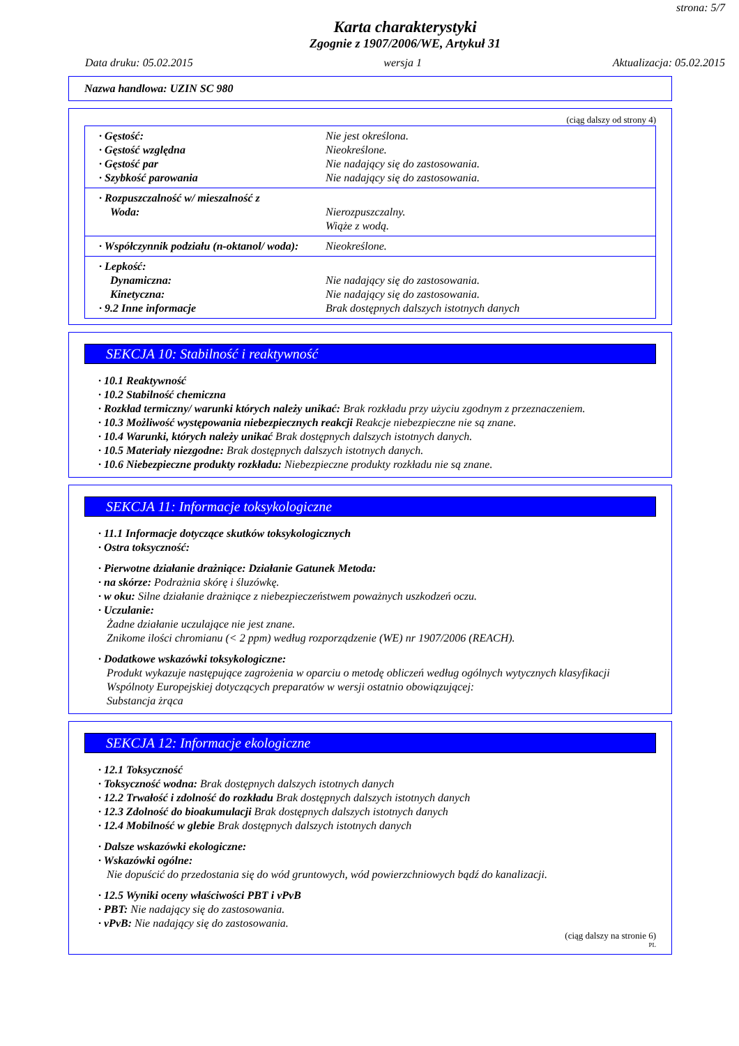strona: 5/7
Karta charakterystyki
Zgognie z 1907/2006/WE, Artykuł 31
Data druku: 05.02.2015 wersja 1 Aktualizacja: 05.02.2015
Nazwa handlowa: UZIN SC 980
(ciąg dalszy od strony 4)
· Gęstość: Nie jest określona.
· Gęstość względna Nieokreślone.
· Gęstość par Nie nadający się do zastosowania.
· Szybkość parowania Nie nadający się do zastosowania.
· Rozpuszczalność w/ mieszalność z
Woda: Nierozpuszczalny.
Wiąże z wodą.
· Współczynnik podziału (n-oktanol/ woda): Nieokreślone.
· Lepkość:
Dynamiczna: Nie nadający się do zastosowania.
Kinetyczna: Nie nadający się do zastosowania.
· 9.2 Inne informacje Brak dostępnych dalszych istotnych danych
SEKCJA 10: Stabilność i reaktywność
· 10.1 Reaktywność
· 10.2 Stabilność chemiczna
· Rozkład termiczny/ warunki których należy unikać: Brak rozkładu przy użyciu zgodnym z przeznaczeniem.
· 10.3 Możliwość występowania niebezpiecznych reakcji Reakcje niebezpieczne nie są znane.
· 10.4 Warunki, których należy unikać Brak dostępnych dalszych istotnych danych.
· 10.5 Materiały niezgodne: Brak dostępnych dalszych istotnych danych.
· 10.6 Niebezpieczne produkty rozkładu: Niebezpieczne produkty rozkładu nie są znane.
SEKCJA 11: Informacje toksykologiczne
· 11.1 Informacje dotyczące skutków toksykologicznych
· Ostra toksyczność:
· Pierwotne działanie drażniące: Działanie Gatunek Metoda:
· na skórze: Podrażnia skórę i śluzówkę.
· w oku: Silne działanie drażniące z niebezpieczeństwem poważnych uszkodzeń oczu.
· Uczulanie:
Żadne działanie uczulające nie jest znane.
Znikome ilości chromianu (< 2 ppm) według rozporządzenie (WE) nr 1907/2006 (REACH).
· Dodatkowe wskazówki toksykologiczne:
Produkt wykazuje następujące zagrożenia w oparciu o metodę obliczeń według ogólnych wytycznych klasyfikacji Wspólnoty Europejskiej dotyczących preparatów w wersji ostatnio obowiązującej:
Substancja żrąca
SEKCJA 12: Informacje ekologiczne
· 12.1 Toksyczność
· Toksyczność wodna: Brak dostępnych dalszych istotnych danych
· 12.2 Trwałość i zdolność do rozkładu Brak dostępnych dalszych istotnych danych
· 12.3 Zdolność do bioakumulacji Brak dostępnych dalszych istotnych danych
· 12.4 Mobilność w glebie Brak dostępnych dalszych istotnych danych
· Dalsze wskazówki ekologiczne:
· Wskazówki ogólne:
Nie dopuścić do przedostania się do wód gruntowych, wód powierzchniowych bądź do kanalizacji.
· 12.5 Wyniki oceny właściwości PBT i vPvB
· PBT: Nie nadający się do zastosowania.
· vPvB: Nie nadający się do zastosowania.
(ciąg dalszy na stronie 6)
PL